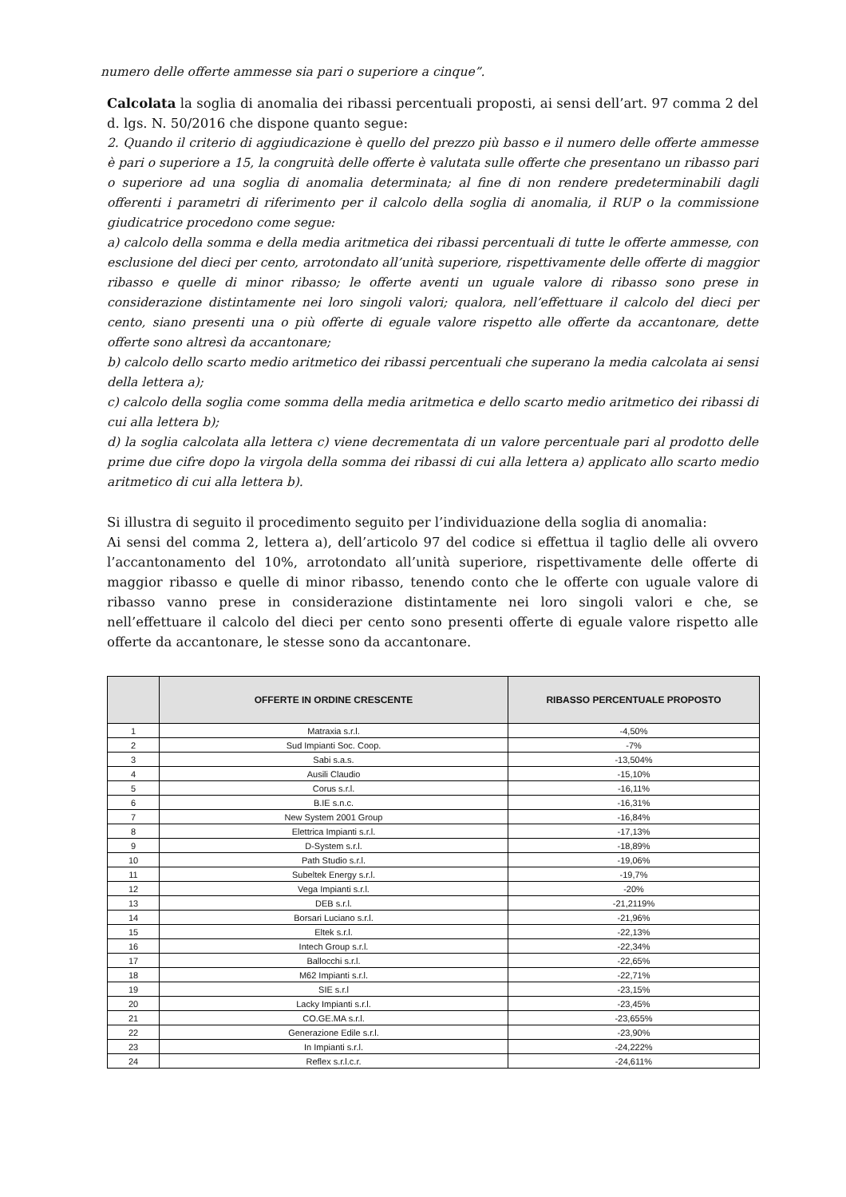numero delle offerte ammesse sia pari o superiore a cinque”.
Calcolata la soglia di anomalia dei ribassi percentuali proposti, ai sensi dell’art. 97 comma 2 del d. lgs. N. 50/2016 che dispone quanto segue:
2. Quando il criterio di aggiudicazione è quello del prezzo più basso e il numero delle offerte ammesse è pari o superiore a 15, la congruità delle offerte è valutata sulle offerte che presentano un ribasso pari o superiore ad una soglia di anomalia determinata; al fine di non rendere predeterminabili dagli offerenti i parametri di riferimento per il calcolo della soglia di anomalia, il RUP o la commissione giudicatrice procedono come segue:
a) calcolo della somma e della media aritmetica dei ribassi percentuali di tutte le offerte ammesse, con esclusione del dieci per cento, arrotondato all’unità superiore, rispettivamente delle offerte di maggior ribasso e quelle di minor ribasso; le offerte aventi un uguale valore di ribasso sono prese in considerazione distintamente nei loro singoli valori; qualora, nell’effettuare il calcolo del dieci per cento, siano presenti una o più offerte di eguale valore rispetto alle offerte da accantonare, dette offerte sono altresì da accantonare;
b) calcolo dello scarto medio aritmetico dei ribassi percentuali che superano la media calcolata ai sensi della lettera a);
c) calcolo della soglia come somma della media aritmetica e dello scarto medio aritmetico dei ribassi di cui alla lettera b);
d) la soglia calcolata alla lettera c) viene decrementata di un valore percentuale pari al prodotto delle prime due cifre dopo la virgola della somma dei ribassi di cui alla lettera a) applicato allo scarto medio aritmetico di cui alla lettera b).
Si illustra di seguito il procedimento seguito per l’individuazione della soglia di anomalia:
Ai sensi del comma 2, lettera a), dell’articolo 97 del codice si effettua il taglio delle ali ovvero l’accantonamento del 10%, arrotondato all’unità superiore, rispettivamente delle offerte di maggior ribasso e quelle di minor ribasso, tenendo conto che le offerte con uguale valore di ribasso vanno prese in considerazione distintamente nei loro singoli valori e che, se nell’effettuare il calcolo del dieci per cento sono presenti offerte di eguale valore rispetto alle offerte da accantonare, le stesse sono da accantonare.
| | OFFERTE IN ORDINE CRESCENTE | RIBASSO PERCENTUALE PROPOSTO |
| --- | --- | --- |
| 1 | Matraxia s.r.l. | -4,50% |
| 2 | Sud Impianti Soc. Coop. | -7% |
| 3 | Sabi s.a.s. | -13,504% |
| 4 | Ausili Claudio | -15,10% |
| 5 | Corus s.r.l. | -16,11% |
| 6 | B.IE s.n.c. | -16,31% |
| 7 | New System 2001 Group | -16,84% |
| 8 | Elettrica Impianti s.r.l. | -17,13% |
| 9 | D-System s.r.l. | -18,89% |
| 10 | Path Studio s.r.l. | -19,06% |
| 11 | Subeltek Energy s.r.l. | -19,7% |
| 12 | Vega Impianti s.r.l. | -20% |
| 13 | DEB s.r.l. | -21,2119% |
| 14 | Borsari Luciano s.r.l. | -21,96% |
| 15 | Eltek s.r.l. | -22,13% |
| 16 | Intech Group s.r.l. | -22,34% |
| 17 | Ballocchi s.r.l. | -22,65% |
| 18 | M62 Impianti s.r.l. | -22,71% |
| 19 | SIE s.r.l | -23,15% |
| 20 | Lacky Impianti s.r.l. | -23,45% |
| 21 | CO.GE.MA s.r.l. | -23,655% |
| 22 | Generazione Edile s.r.l. | -23,90% |
| 23 | In Impianti s.r.l. | -24,222% |
| 24 | Reflex s.r.l.c.r. | -24,611% |